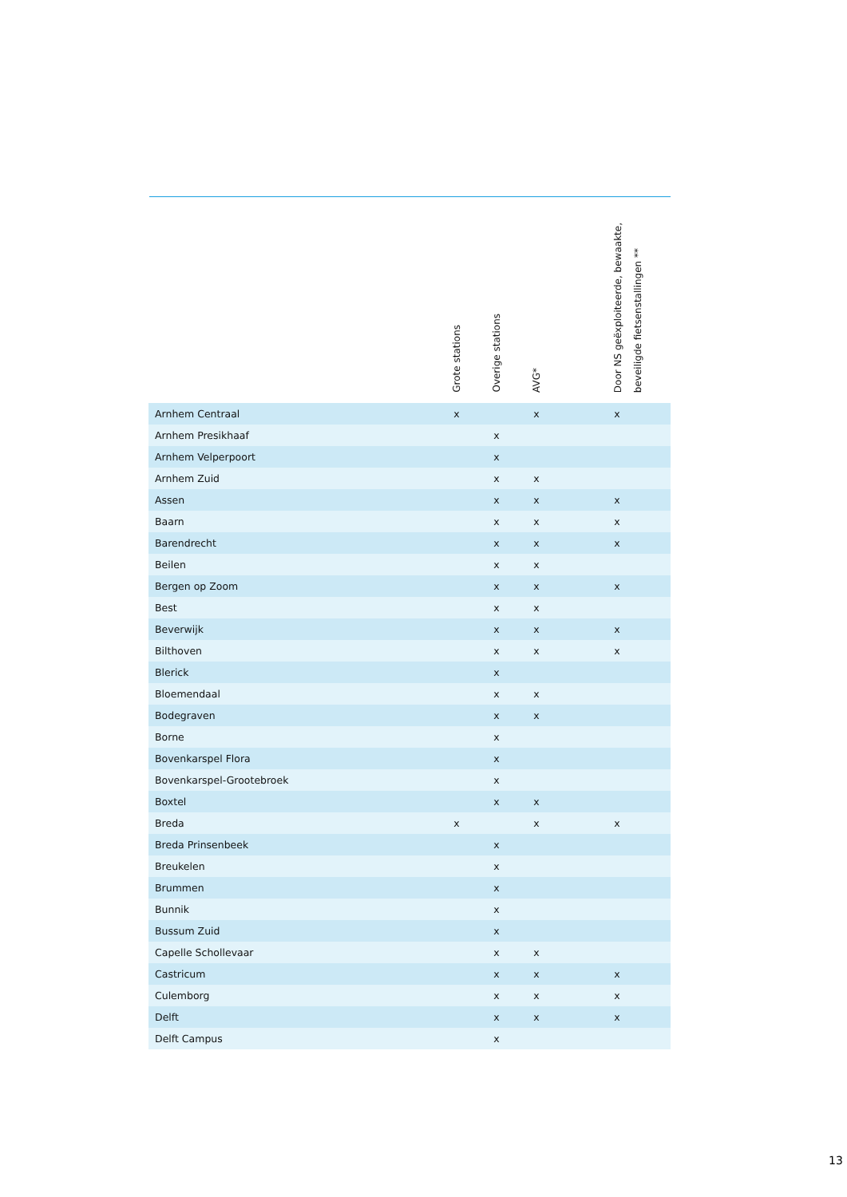| | Grote stations | Overige stations | AVG* | | Door NS geëxploiteerde, bewaakte, beveiligde fietsenstallingen ** | |
| --- | --- | --- | --- | --- | --- | --- |
| Arnhem Centraal | x | | x | | x | |
| Arnhem Presikhaaf | | x | | | | |
| Arnhem Velperpoort | | x | | | | |
| Arnhem Zuid | | x | x | | | |
| Assen | | x | x | | x | |
| Baarn | | x | x | | x | |
| Barendrecht | | x | x | | x | |
| Beilen | | x | x | | | |
| Bergen op Zoom | | x | x | | x | |
| Best | | x | x | | | |
| Beverwijk | | x | x | | x | |
| Bilthoven | | x | x | | x | |
| Blerick | | x | | | | |
| Bloemendaal | | x | x | | | |
| Bodegraven | | x | x | | | |
| Borne | | x | | | | |
| Bovenkarspel Flora | | x | | | | |
| Bovenkarspel-Grootebroek | | x | | | | |
| Boxtel | | x | x | | | |
| Breda | x | | x | | x | |
| Breda Prinsenbeek | | x | | | | |
| Breukelen | | x | | | | |
| Brummen | | x | | | | |
| Bunnik | | x | | | | |
| Bussum Zuid | | x | | | | |
| Capelle Schollevaar | | x | x | | | |
| Castricum | | x | x | | x | |
| Culemborg | | x | x | | x | |
| Delft | | x | x | | x | |
| Delft Campus | | x | | | | |
13